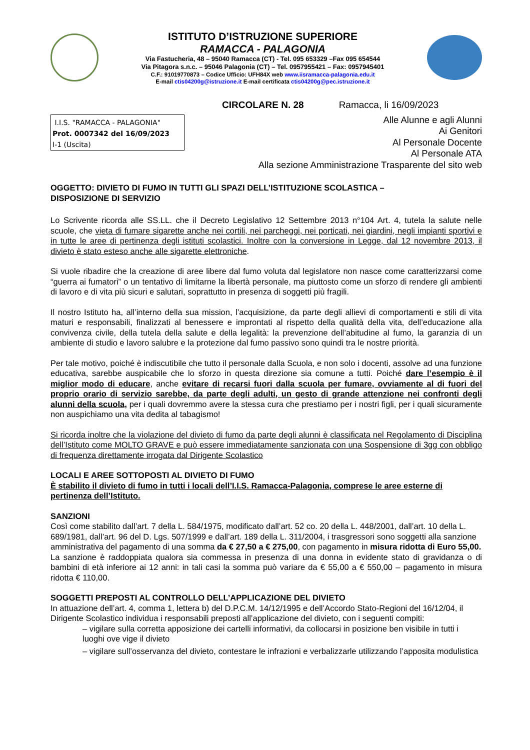ISTITUTO D’ISTRUZIONE SUPERIORE
RAMACCA - PALAGONIA
Via Fastucheria, 48 – 95040 Ramacca (CT) - Tel. 095 653329 –Fax 095 654544
Via Pitagora s.n.c. – 95046 Palagonia (CT) – Tel. 0957955421 – Fax: 0957945401
C.F.: 91019770873 – Codice Ufficio: UFH84X web www.iisramacca-palagonia.edu.it
E-mail ctis04200g@istruzione.it E-mail certificata ctis04200g@pec.istruzione.it
CIRCOLARE N. 28 Ramacca, li 16/09/2023
I.I.S. "RAMACCA - PALAGONIA"
Prot. 0007342 del 16/09/2023
I-1 (Uscita)
Alle Alunne e agli Alunni
Ai Genitori
Al Personale Docente
Al Personale ATA
Alla sezione Amministrazione Trasparente del sito web
OGGETTO: DIVIETO DI FUMO IN TUTTI GLI SPAZI DELL’ISTITUZIONE SCOLASTICA –
DISPOSIZIONE DI SERVIZIO
Lo Scrivente ricorda alle SS.LL. che il Decreto Legislativo 12 Settembre 2013 n°104 Art. 4, tutela la salute nelle scuole, che vieta di fumare sigarette anche nei cortili, nei parcheggi, nei porticati, nei giardini, negli impianti sportivi e in tutte le aree di pertinenza degli istituti scolastici. Inoltre con la conversione in Legge, dal 12 novembre 2013, il divieto è stato esteso anche alle sigarette elettroniche.
Si vuole ribadire che la creazione di aree libere dal fumo voluta dal legislatore non nasce come caratterizzarsi come “guerra ai fumatori” o un tentativo di limitarne la libertà personale, ma piuttosto come un sforzo di rendere gli ambienti di lavoro e di vita più sicuri e salutari, soprattutto in presenza di soggetti più fragili.
Il nostro Istituto ha, all’interno della sua mission, l’acquisizione, da parte degli allievi di comportamenti e stili di vita maturi e responsabili, finalizzati al benessere e improntati al rispetto della qualità della vita, dell’educazione alla convivenza civile, della tutela della salute e della legalità: la prevenzione dell’abitudine al fumo, la garanzia di un ambiente di studio e lavoro salubre e la protezione dal fumo passivo sono quindi tra le nostre priorità.
Per tale motivo, poiché è indiscutibile che tutto il personale dalla Scuola, e non solo i docenti, assolve ad una funzione educativa, sarebbe auspicabile che lo sforzo in questa direzione sia comune a tutti. Poiché dare l’esempio è il miglior modo di educare, anche evitare di recarsi fuori dalla scuola per fumare, ovviamente al di fuori del proprio orario di servizio sarebbe, da parte degli adulti, un gesto di grande attenzione nei confronti degli alunni della scuola, per i quali dovremmo avere la stessa cura che prestiamo per i nostri figli, per i quali sicuramente non auspichiamo una vita dedita al tabagismo!
Si ricorda inoltre che la violazione del divieto di fumo da parte degli alunni è classificata nel Regolamento di Disciplina dell’Istituto come MOLTO GRAVE e può essere immediatamente sanzionata con una Sospensione di 3gg con obbligo di frequenza direttamente irrogata dal Dirigente Scolastico
LOCALI E AREE SOTTOPOSTI AL DIVIETO DI FUMO
È stabilito il divieto di fumo in tutti i locali dell’I.I.S. Ramacca-Palagonia, comprese le aree esterne di pertinenza dell’Istituto.
SANZIONI
Così come stabilito dall’art. 7 della L. 584/1975, modificato dall’art. 52 co. 20 della L. 448/2001, dall’art. 10 della L. 689/1981, dall’art. 96 del D. Lgs. 507/1999 e dall’art. 189 della L. 311/2004, i trasgressori sono soggetti alla sanzione amministrativa del pagamento di una somma da € 27,50 a € 275,00, con pagamento in misura ridotta di Euro 55,00.
La sanzione è raddoppiata qualora sia commessa in presenza di una donna in evidente stato di gravidanza o di bambini di età inferiore ai 12 anni: in tali casi la somma può variare da € 55,00 a € 550,00 – pagamento in misura ridotta € 110,00.
SOGGETTI PREPOSTI AL CONTROLLO DELL’APPLICAZIONE DEL DIVIETO
In attuazione dell’art. 4, comma 1, lettera b) del D.P.C.M. 14/12/1995 e dell’Accordo Stato-Regioni del 16/12/04, il Dirigente Scolastico individua i responsabili preposti all’applicazione del divieto, con i seguenti compiti:
– vigilare sulla corretta apposizione dei cartelli informativi, da collocarsi in posizione ben visibile in tutti i luoghi ove vige il divieto
– vigilare sull’osservanza del divieto, contestare le infrazioni e verbalizzarle utilizzando l’apposita modulistica